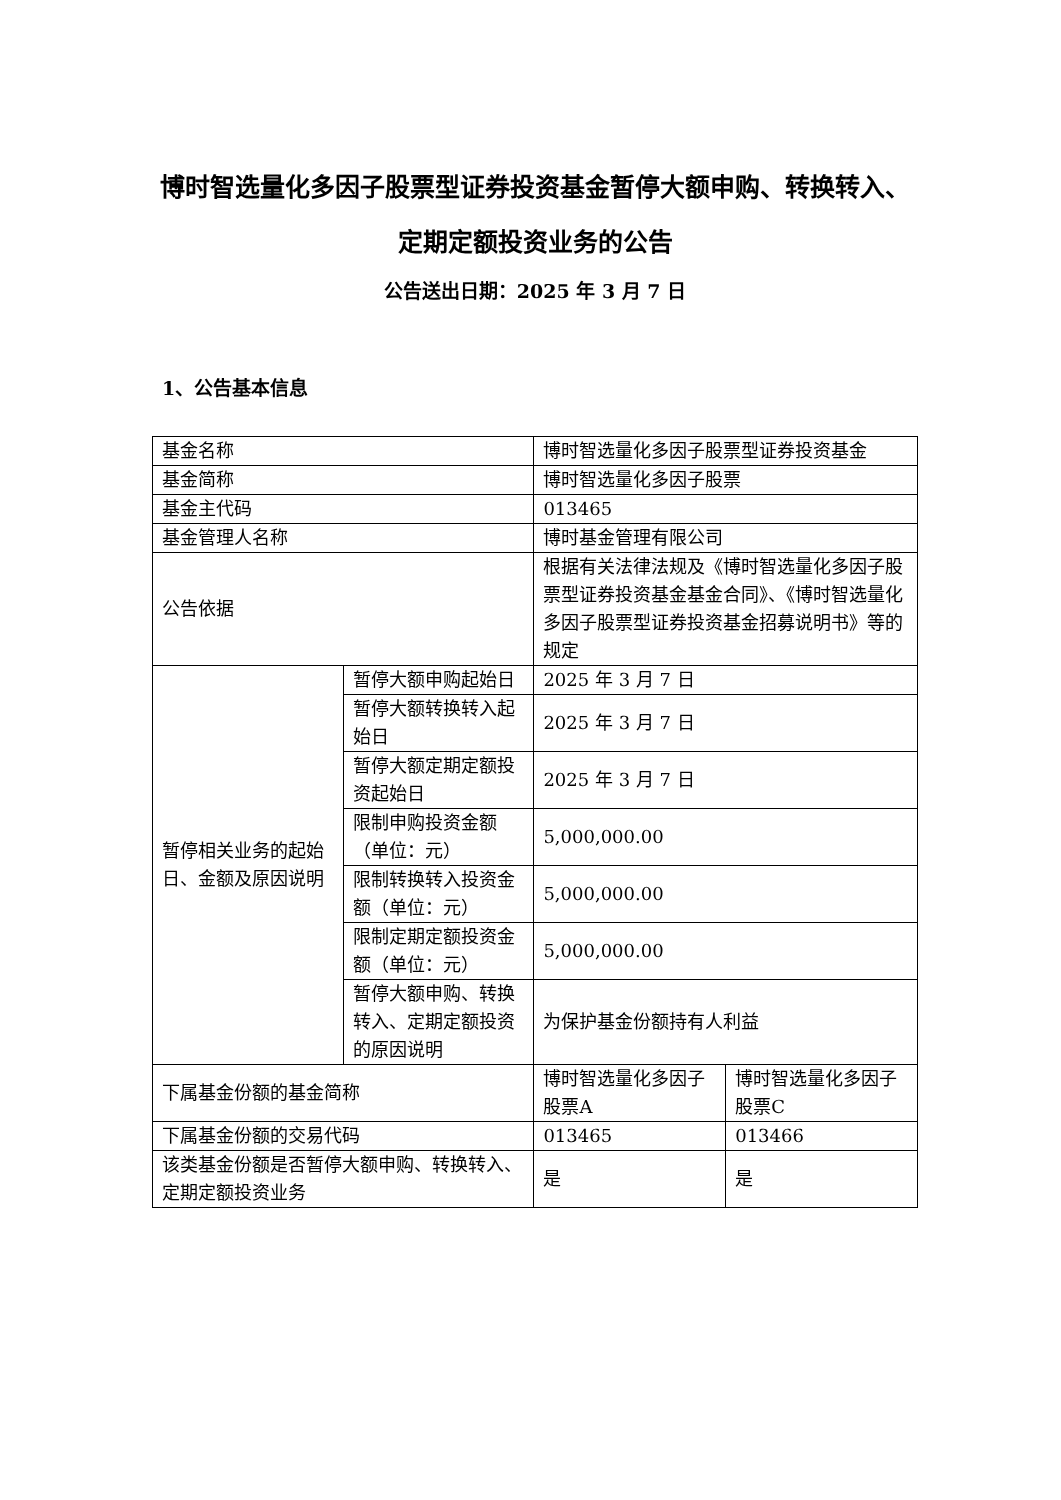博时智选量化多因子股票型证券投资基金暂停大额申购、转换转入、定期定额投资业务的公告
公告送出日期：2025 年 3 月 7 日
1、公告基本信息
| 基金名称 | | 博时智选量化多因子股票型证券投资基金 | |
| 基金简称 | | 博时智选量化多因子股票 | |
| 基金主代码 | | 013465 | |
| 基金管理人名称 | | 博时基金管理有限公司 | |
| 公告依据 | | 根据有关法律法规及《博时智选量化多因子股票型证券投资基金基金合同》、《博时智选量化多因子股票型证券投资基金招募说明书》等的规定 | |
| 暂停相关业务的起始日、金额及原因说明 | 暂停大额申购起始日 | 2025 年 3 月 7 日 | |
| | 暂停大额转换转入起始日 | 2025 年 3 月 7 日 | |
| | 暂停大额定期定额投资起始日 | 2025 年 3 月 7 日 | |
| | 限制申购投资金额（单位：元） | 5,000,000.00 | |
| | 限制转换转入投资金额（单位：元） | 5,000,000.00 | |
| | 限制定期定额投资金额（单位：元） | 5,000,000.00 | |
| | 暂停大额申购、转换转入、定期定额投资的原因说明 | 为保护基金份额持有人利益 | |
| 下属基金份额的基金简称 | | 博时智选量化多因子股票A | 博时智选量化多因子股票C |
| 下属基金份额的交易代码 | | 013465 | 013466 |
| 该类基金份额是否暂停大额申购、转换转入、定期定额投资业务 | | 是 | 是 |